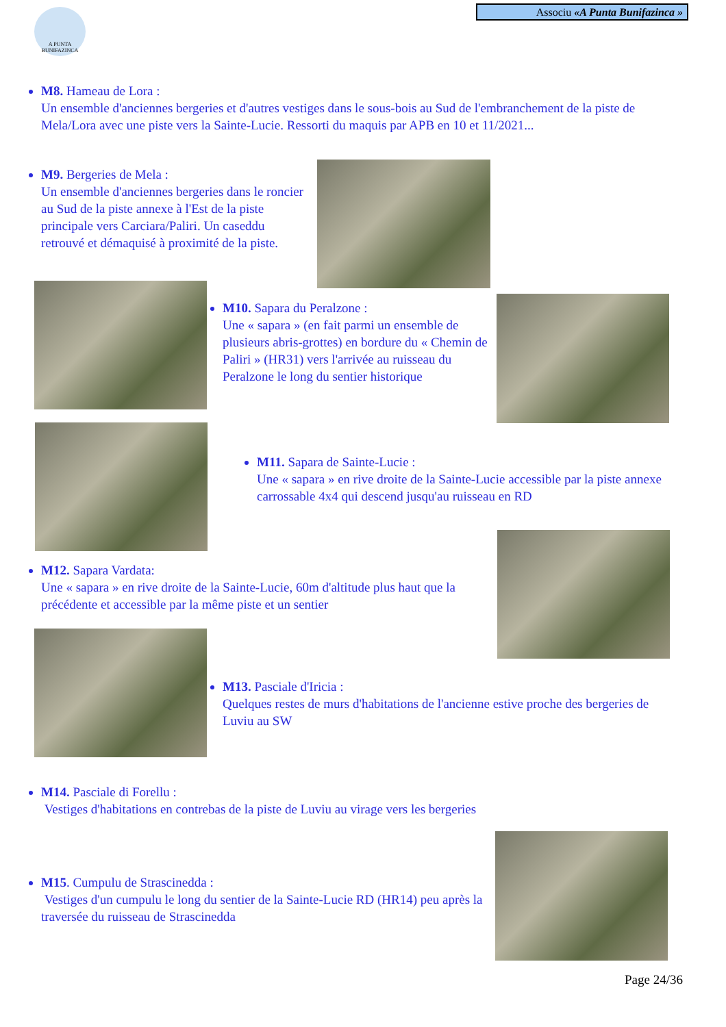A PUNTA BUNIFAZINCA
Associu «A Punta Bunifazinca »
M8. Hameau de Lora :
Un ensemble d'anciennes bergeries et d'autres vestiges dans le sous-bois au Sud de l'embranchement de la piste de Mela/Lora avec une piste vers la Sainte-Lucie. Ressorti du maquis par APB en 10 et 11/2021...
M9. Bergeries de Mela :
Un ensemble d'anciennes bergeries dans le roncier au Sud de la piste annexe à l'Est de la piste principale vers Carciara/Paliri. Un caseddu retrouvé et démaquisé à proximité de la piste.
M10. Sapara du Peralzone :
Une « sapara » (en fait parmi un ensemble de plusieurs abris-grottes) en bordure du « Chemin de Paliri » (HR31) vers l'arrivée au ruisseau du Peralzone le long du sentier historique
M11. Sapara de Sainte-Lucie :
Une « sapara » en rive droite de la Sainte-Lucie accessible par la piste annexe carrossable 4x4 qui descend jusqu'au ruisseau en RD
M12. Sapara Vardata:
Une « sapara » en rive droite de la Sainte-Lucie, 60m d'altitude plus haut que la précédente et accessible par la même piste et un sentier
M13. Pasciale d'Iricia :
Quelques restes de murs d'habitations de l'ancienne estive proche des bergeries de Luviu au SW
M14. Pasciale di Forellu :
Vestiges d'habitations en contrebas de la piste de Luviu au virage vers les bergeries
M15. Cumpulu de Strascinedda :
Vestiges d'un cumpulu le long du sentier de la Sainte-Lucie RD (HR14) peu après la traversée du ruisseau de Strascinedda
Page 24/36